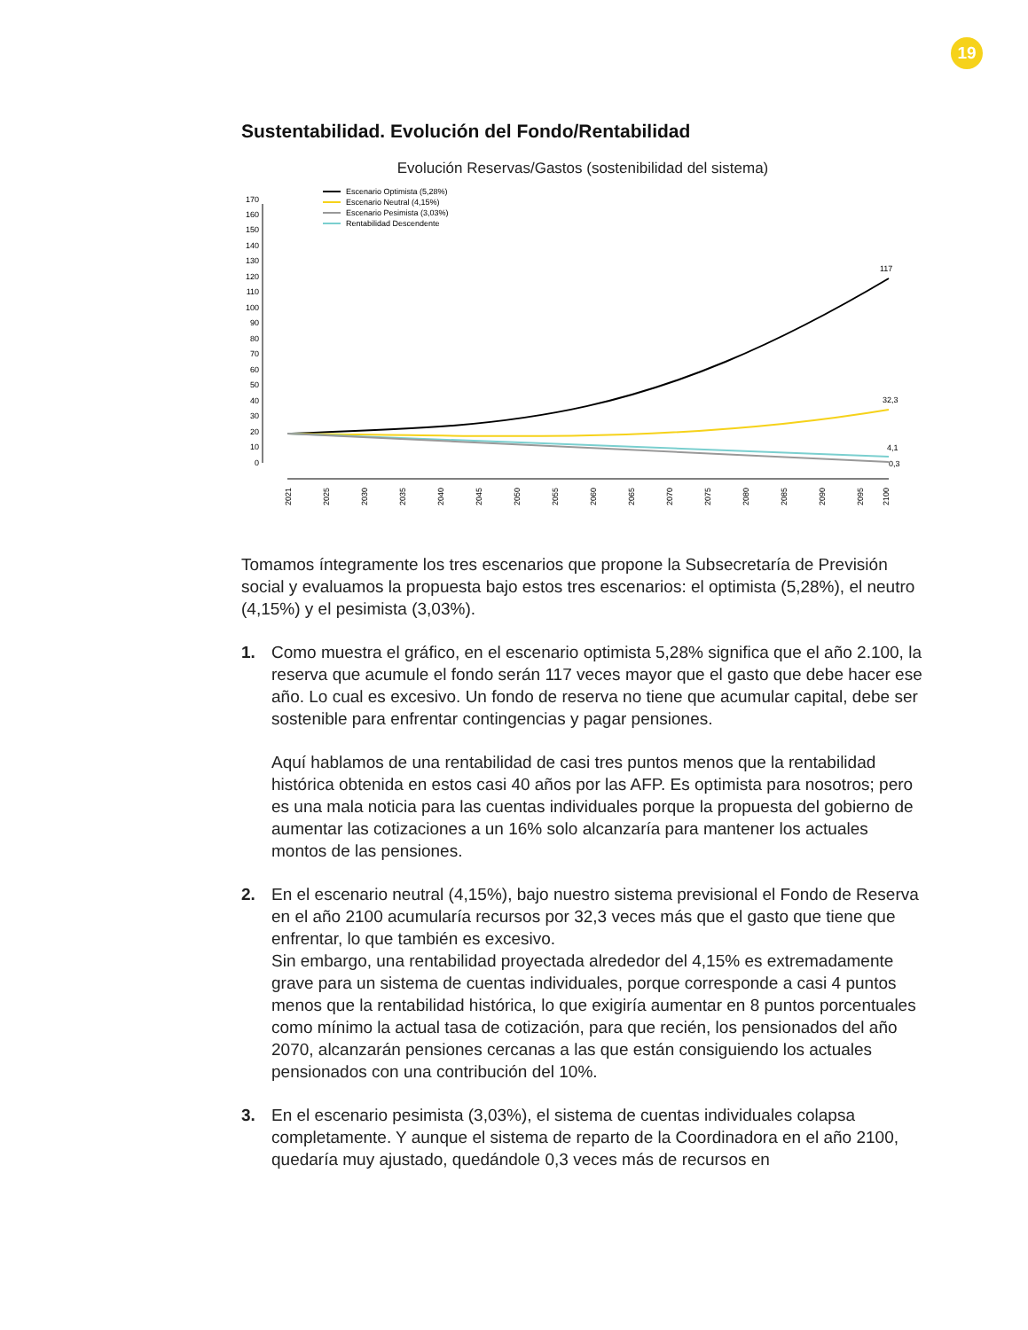19
Sustentabilidad. Evolución del Fondo/Rentabilidad
Evolución Reservas/Gastos (sostenibilidad del sistema)
0
10
20
30
40
50
60
70
80
90
100
110
120
130
140
150
160
170
2021
2025
2030
2035
2040
2045
2050
2055
2060
2065
2070
2075
2080
2085
2090
2095
2100
117
32,3
4,1
0,3
Escenario Optimista (5,28%)
Escenario Neutral (4,15%)
Escenario Pesimista (3,03%)
Rentabilidad Descendente
Tomamos íntegramente los tres escenarios que propone la Subsecretaría de Previsión social y evaluamos la propuesta bajo estos tres escenarios: el optimista (5,28%), el neutro (4,15%) y el pesimista (3,03%).
1.
Como muestra el gráfico, en el escenario optimista 5,28% significa que el año 2.100, la reserva que acumule el fondo serán 117 veces mayor que el gasto que debe hacer ese año. Lo cual es excesivo. Un fondo de reserva no tiene que acumular capital, debe ser sostenible para enfrentar contingencias y pagar pensiones.
Aquí hablamos de una rentabilidad de casi tres puntos menos que la rentabilidad histórica obtenida en estos casi 40 años por las AFP. Es optimista para nosotros; pero es una mala noticia para las cuentas individuales porque la propuesta del gobierno de aumentar las cotizaciones a un 16% solo alcanzaría para mantener los actuales montos de las pensiones.
2. En el escenario neutral (4,15%), bajo nuestro sistema previsional el Fondo de Reserva en el año 2100 acumularía recursos por 32,3 veces más que el gasto que tiene que enfrentar, lo que también es excesivo.
Sin embargo, una rentabilidad proyectada alrededor del 4,15% es extremadamente grave para un sistema de cuentas individuales, porque corresponde a casi 4 puntos menos que la rentabilidad histórica, lo que exigiría aumentar en 8 puntos porcentuales como mínimo la actual tasa de cotización, para que recién, los pensionados del año 2070, alcanzarán pensiones cercanas a las que están consiguiendo los actuales pensionados con una contribución del 10%.
3. En el escenario pesimista (3,03%), el sistema de cuentas individuales colapsa completamente. Y aunque el sistema de reparto de la Coordinadora en el año 2100, quedaría muy ajustado, quedándole 0,3 veces más de recursos en